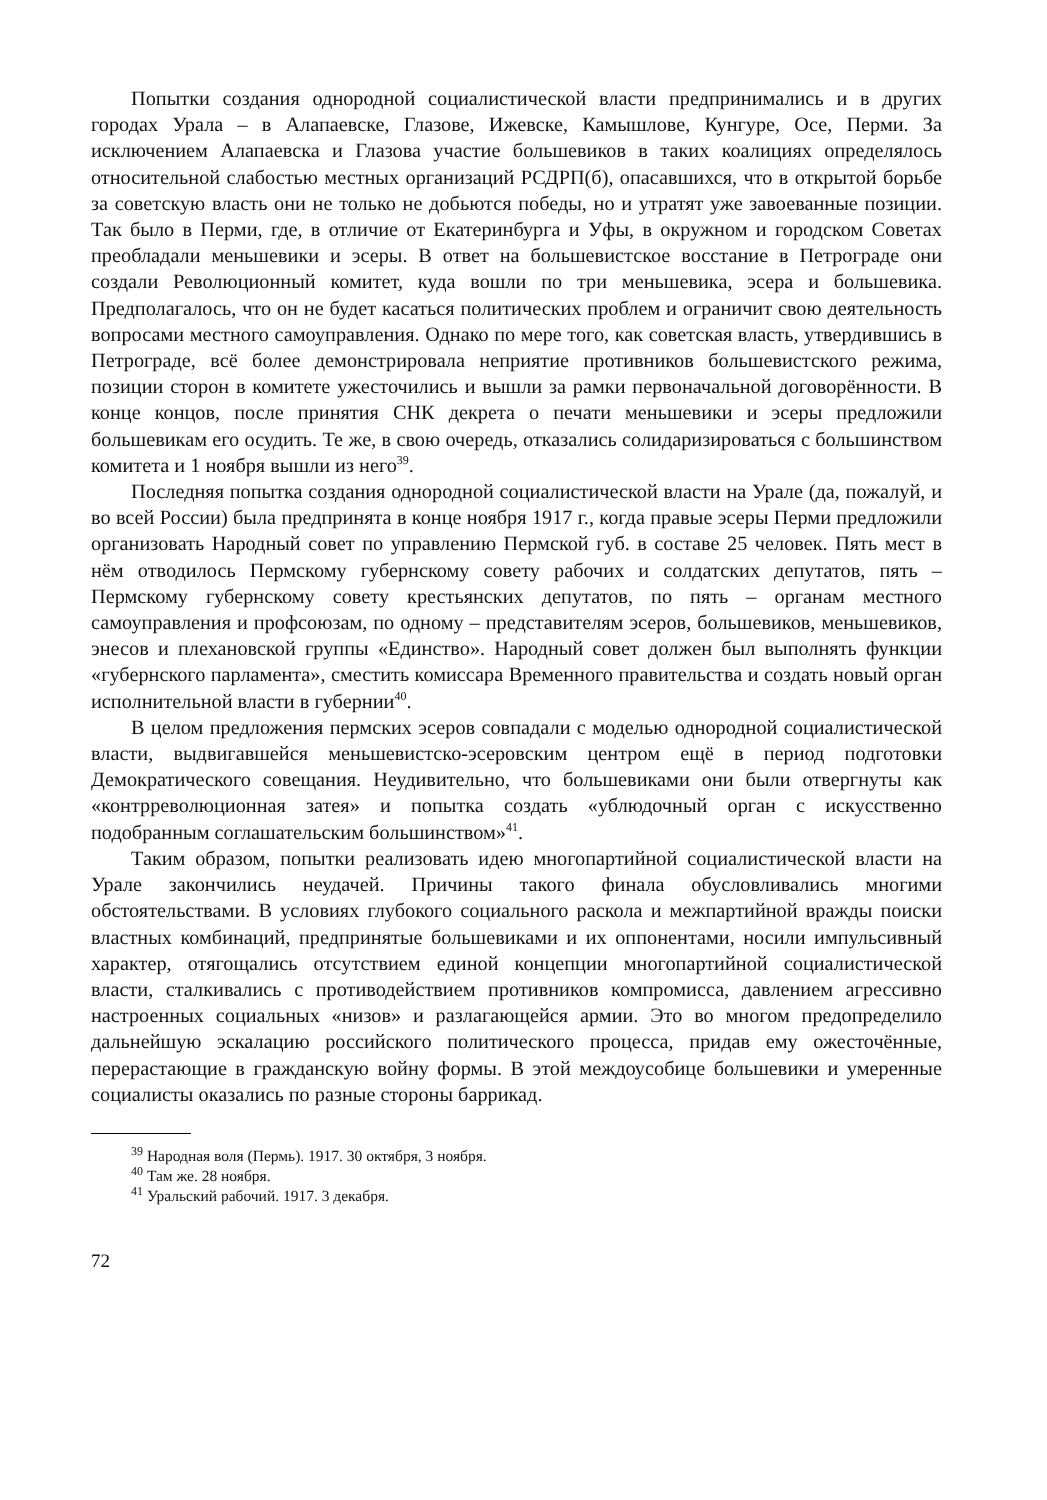Попытки создания однородной социалистической власти предпринимались и в других городах Урала – в Алапаевске, Глазове, Ижевске, Камышлове, Кунгуре, Осе, Перми. За исключением Алапаевска и Глазова участие большевиков в таких коалициях определялось относительной слабостью местных организаций РСДРП(б), опасавшихся, что в открытой борьбе за советскую власть они не только не добьются победы, но и утратят уже завоеванные позиции. Так было в Перми, где, в отличие от Екатеринбурга и Уфы, в окружном и городском Советах преобладали меньшевики и эсеры. В ответ на большевистское восстание в Петрограде они создали Революционный комитет, куда вошли по три меньшевика, эсера и большевика. Предполагалось, что он не будет касаться политических проблем и ограничит свою деятельность вопросами местного самоуправления. Однако по мере того, как советская власть, утвердившись в Петрограде, всё более демонстрировала неприятие противников большевистского режима, позиции сторон в комитете ужесточились и вышли за рамки первоначальной договорённости. В конце концов, после принятия СНК декрета о печати меньшевики и эсеры предложили большевикам его осудить. Те же, в свою очередь, отказались солидаризироваться с большинством комитета и 1 ноября вышли из него<sup>39</sup>.
Последняя попытка создания однородной социалистической власти на Урале (да, пожалуй, и во всей России) была предпринята в конце ноября 1917 г., когда правые эсеры Перми предложили организовать Народный совет по управлению Пермской губ. в составе 25 человек. Пять мест в нём отводилось Пермскому губернскому совету рабочих и солдатских депутатов, пять – Пермскому губернскому совету крестьянских депутатов, по пять – органам местного самоуправления и профсоюзам, по одному – представителям эсеров, большевиков, меньшевиков, энесов и плехановской группы «Единство». Народный совет должен был выполнять функции «губернского парламента», сместить комиссара Временного правительства и создать новый орган исполнительной власти в губернии<sup>40</sup>.
В целом предложения пермских эсеров совпадали с моделью однородной социалистической власти, выдвигавшейся меньшевистско-эсеровским центром ещё в период подготовки Демократического совещания. Неудивительно, что большевиками они были отвергнуты как «контрреволюционная затея» и попытка создать «ублюдочный орган с искусственно подобранным соглашательским большинством»<sup>41</sup>.
Таким образом, попытки реализовать идею многопартийной социалистической власти на Урале закончились неудачей. Причины такого финала обусловливались многими обстоятельствами. В условиях глубокого социального раскола и межпартийной вражды поиски властных комбинаций, предпринятые большевиками и их оппонентами, носили импульсивный характер, отягощались отсутствием единой концепции многопартийной социалистической власти, сталкивались с противодействием противников компромисса, давлением агрессивно настроенных социальных «низов» и разлагающейся армии. Это во многом предопределило дальнейшую эскалацию российского политического процесса, придав ему ожесточённые, перерастающие в гражданскую войну формы. В этой междоусобице большевики и умеренные социалисты оказались по разные стороны баррикад.
<sup>39</sup> Народная воля (Пермь). 1917. 30 октября, 3 ноября.
<sup>40</sup> Там же. 28 ноября.
<sup>41</sup> Уральский рабочий. 1917. 3 декабря.
72